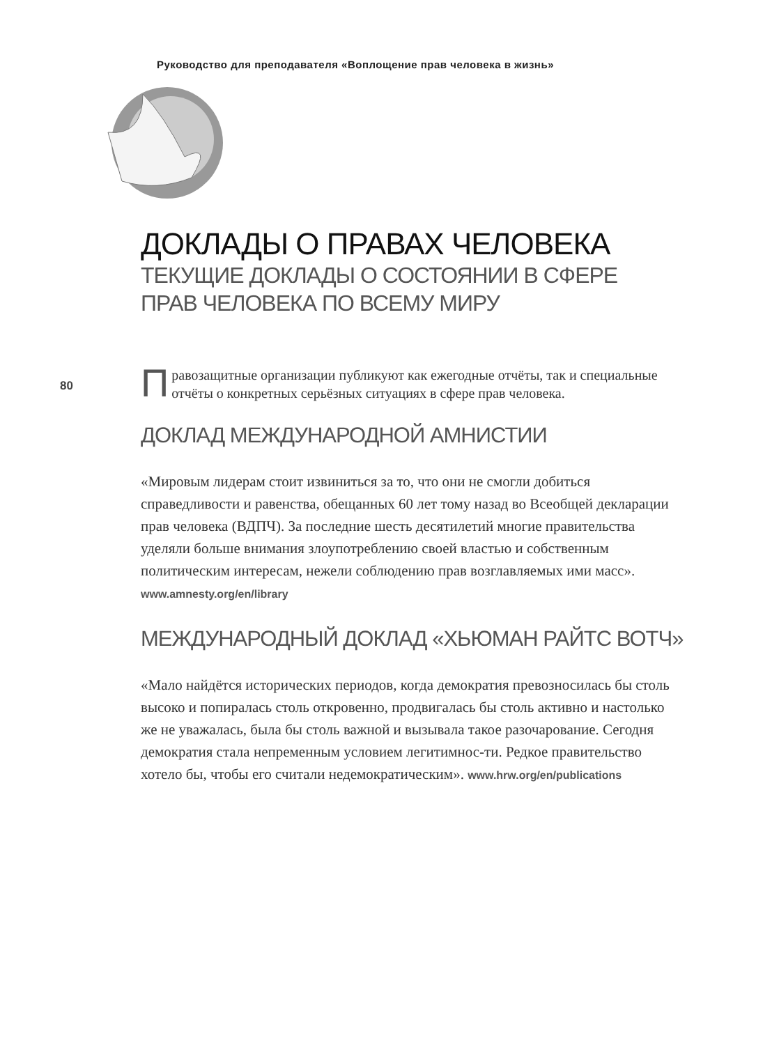Руководство для преподавателя «Воплощение прав человека в жизнь»
80
ДОКЛАДЫ О ПРАВАХ ЧЕЛОВЕКА
ТЕКУЩИЕ ДОКЛАДЫ О СОСТОЯНИИ В СФЕРЕ
ПРАВ ЧЕЛОВЕКА ПО ВСЕМУ МИРУ
Правозащитные организации публикуют как ежегодные отчёты, так и специальные отчёты о конкретных серьёзных ситуациях в сфере прав человека.
ДОКЛАД МЕЖДУНАРОДНОЙ АМНИСТИИ
«Мировым лидерам стоит извиниться за то, что они не смогли добиться справедливости и равенства, обещанных 60 лет тому назад во Всеобщей декларации прав человека (ВДПЧ). За последние шесть десятилетий многие правительства уделяли больше внимания злоупотреблению своей властью и собственным политическим интересам, нежели соблюдению прав возглавляемых ими масс». www.amnesty.org/en/library
МЕЖДУНАРОДНЫЙ ДОКЛАД «ХЬЮМАН РАЙТС ВОТЧ»
«Мало найдётся исторических периодов, когда демократия превозносилась бы столь высоко и попиралась столь откровенно, продвигалась бы столь активно и настолько же не уважалась, была бы столь важной и вызывала такое разочарование. Сегодня демократия стала непременным условием легитимнос-ти. Редкое правительство хотело бы, чтобы его считали недемократическим». www.hrw.org/en/publications